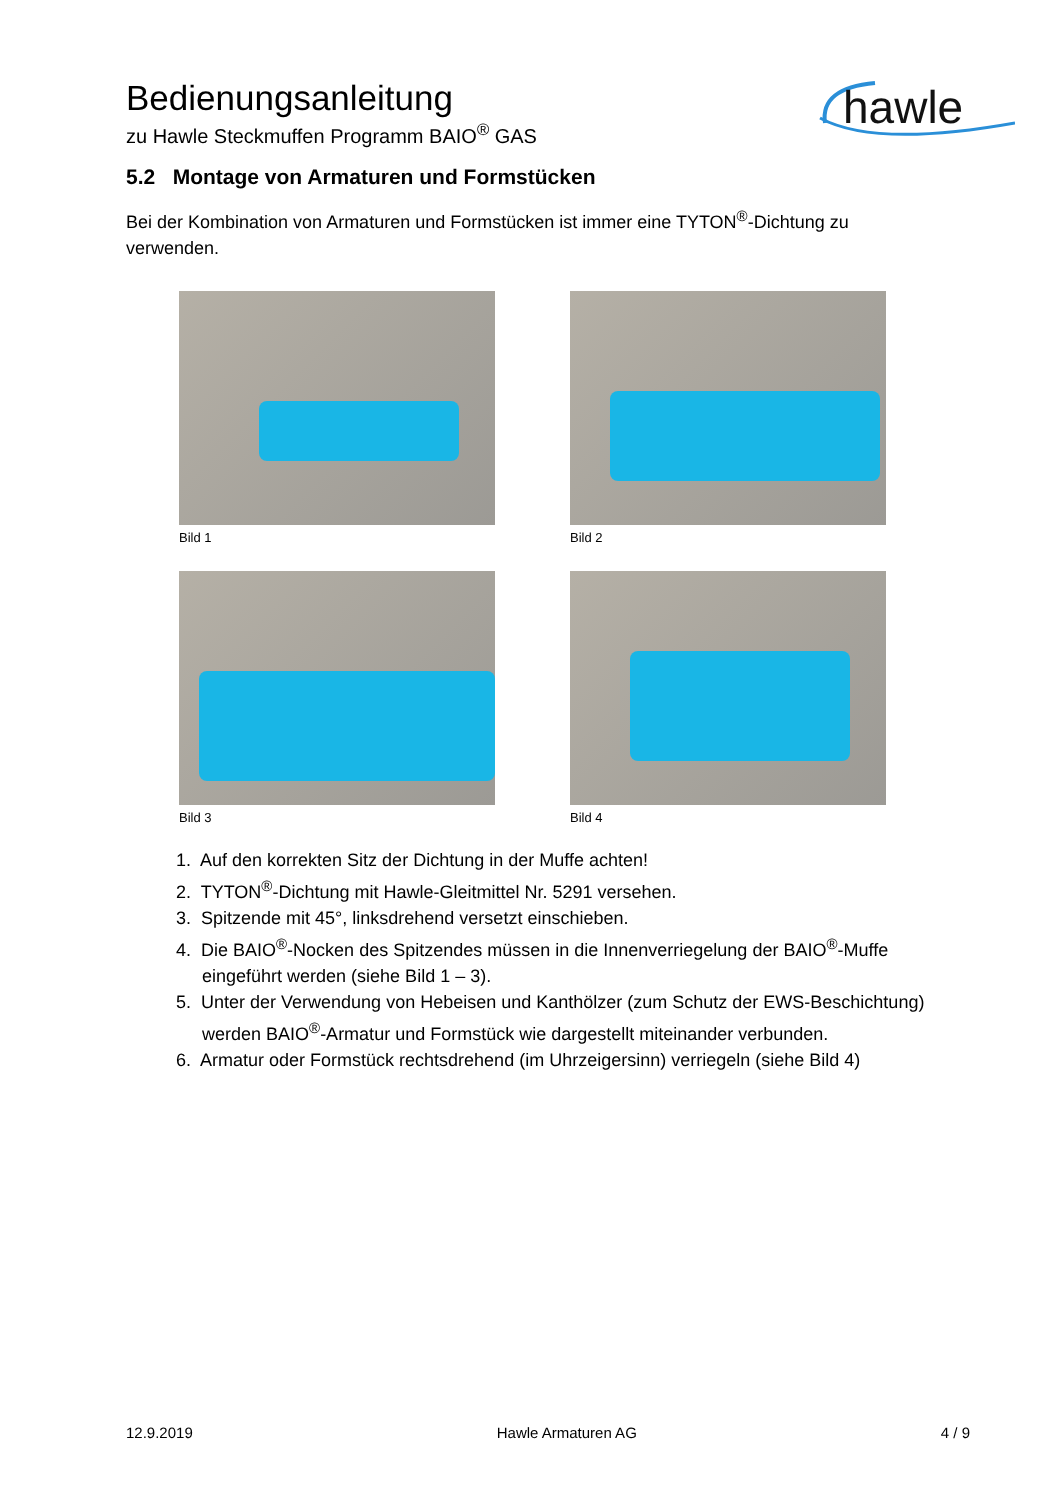Bedienungsanleitung
zu Hawle Steckmuffen Programm BAIO<sup>®</sup> GAS
hawle
5.2 Montage von Armaturen und Formstücken
Bei der Kombination von Armaturen und Formstücken ist immer eine TYTON<sup>®</sup>-Dichtung zu verwenden.
Bild 1
Bild 2
Bild 3
Bild 4
1. Auf den korrekten Sitz der Dichtung in der Muffe achten!
2. TYTON<sup>®</sup>-Dichtung mit Hawle-Gleitmittel Nr. 5291 versehen.
3. Spitzende mit 45°, linksdrehend versetzt einschieben.
4. Die BAIO<sup>®</sup>-Nocken des Spitzendes müssen in die Innenverriegelung der BAIO<sup>®</sup>-Muffe eingeführt werden (siehe Bild 1 – 3).
5. Unter der Verwendung von Hebeisen und Kanthölzer (zum Schutz der EWS-Beschichtung) werden BAIO<sup>®</sup>-Armatur und Formstück wie dargestellt miteinander verbunden.
6. Armatur oder Formstück rechtsdrehend (im Uhrzeigersinn) verriegeln (siehe Bild 4)
12.9.2019 Hawle Armaturen AG 4 / 9